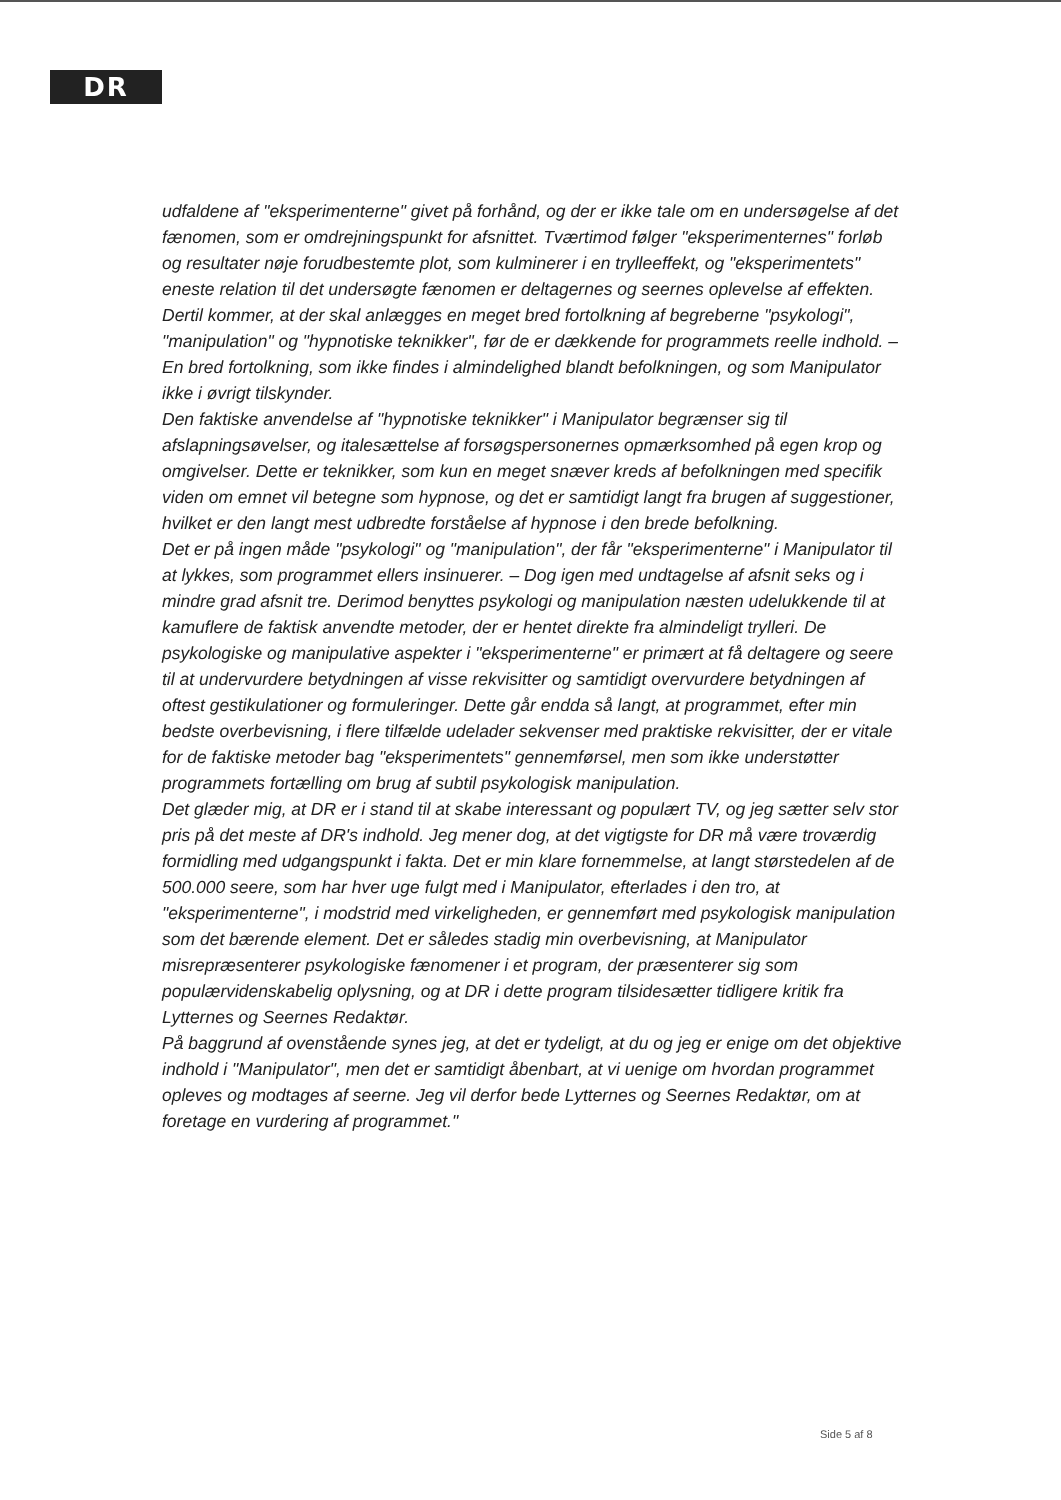DR
udfaldene af "eksperimenterne" givet på forhånd, og der er ikke tale om en undersøgelse af det fænomen, som er omdrejningspunkt for afsnittet. Tværtimod følger "eksperimenternes" forløb og resultater nøje forudbestemte plot, som kulminerer i en trylleeffekt, og "eksperimentets" eneste relation til det undersøgte fænomen er deltagernes og seernes oplevelse af effekten.
Dertil kommer, at der skal anlægges en meget bred fortolkning af begreberne "psykologi", "manipulation" og "hypnotiske teknikker", før de er dækkende for programmets reelle indhold. – En bred fortolkning, som ikke findes i almindelighed blandt befolkningen, og som Manipulator ikke i øvrigt tilskynder.
Den faktiske anvendelse af "hypnotiske teknikker" i Manipulator begrænser sig til afslapningsøvelser, og italesættelse af forsøgspersonernes opmærksomhed på egen krop og omgivelser. Dette er teknikker, som kun en meget snæver kreds af befolkningen med specifik viden om emnet vil betegne som hypnose, og det er samtidigt langt fra brugen af suggestioner, hvilket er den langt mest udbredte forståelse af hypnose i den brede befolkning.
Det er på ingen måde "psykologi" og "manipulation", der får "eksperimenterne" i Manipulator til at lykkes, som programmet ellers insinuerer. – Dog igen med undtagelse af afsnit seks og i mindre grad afsnit tre. Derimod benyttes psykologi og manipulation næsten udelukkende til at kamuflere de faktisk anvendte metoder, der er hentet direkte fra almindeligt trylleri. De psykologiske og manipulative aspekter i "eksperimenterne" er primært at få deltagere og seere til at undervurdere betydningen af visse rekvisitter og samtidigt overvurdere betydningen af oftest gestikulationer og formuleringer. Dette går endda så langt, at programmet, efter min bedste overbevisning, i flere tilfælde udelader sekvenser med praktiske rekvisitter, der er vitale for de faktiske metoder bag "eksperimentets" gennemførsel, men som ikke understøtter programmets fortælling om brug af subtil psykologisk manipulation.
Det glæder mig, at DR er i stand til at skabe interessant og populært TV, og jeg sætter selv stor pris på det meste af DR's indhold. Jeg mener dog, at det vigtigste for DR må være troværdig formidling med udgangspunkt i fakta. Det er min klare fornemmelse, at langt størstedelen af de 500.000 seere, som har hver uge fulgt med i Manipulator, efterlades i den tro, at "eksperimenterne", i modstrid med virkeligheden, er gennemført med psykologisk manipulation som det bærende element. Det er således stadig min overbevisning, at Manipulator misrepræsenterer psykologiske fænomener i et program, der præsenterer sig som populærvidenskabelig oplysning, og at DR i dette program tilsidesætter tidligere kritik fra Lytternes og Seernes Redaktør.
På baggrund af ovenstående synes jeg, at det er tydeligt, at du og jeg er enige om det objektive indhold i "Manipulator", men det er samtidigt åbenbart, at vi uenige om hvordan programmet opleves og modtages af seerne. Jeg vil derfor bede Lytternes og Seernes Redaktør, om at foretage en vurdering af programmet."
Side 5 af 8